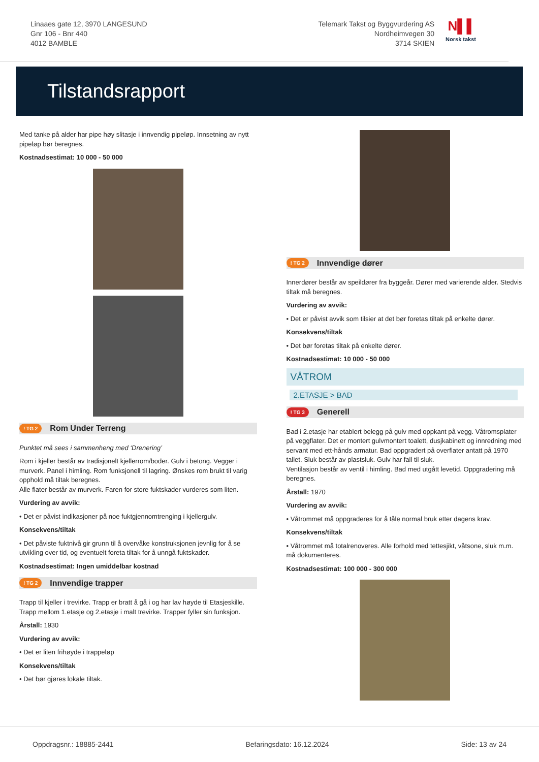Linaaes gate 12, 3970 LANGESUND
Gnr 106 - Bnr 440
4012 BAMBLE
Telemark Takst og Byggvurdering AS
Nordheimvegen 30
3714 SKIEN
N▌▌
Norsk takst
Tilstandsrapport
Med tanke på alder har pipe høy slitasje i innvendig pipeløp. Innsetning av nytt pipeløp bør beregnes.
Kostnadsestimat: 10 000 - 50 000
! TG 2 Rom Under Terreng
Punktet må sees i sammenheng med ‘Drenering’
Rom i kjeller består av tradisjonelt kjellerrom/boder. Gulv i betong. Vegger i murverk. Panel i himling. Rom funksjonell til lagring. Ønskes rom brukt til varig opphold må tiltak beregnes.
Alle flater består av murverk. Faren for store fuktskader vurderes som liten.
Vurdering av avvik:
• Det er påvist indikasjoner på noe fuktgjennomtrenging i kjellergulv.
Konsekvens/tiltak
• Det påviste fuktnivå gir grunn til å overvåke konstruksjonen jevnlig for å se utvikling over tid, og eventuelt foreta tiltak for å unngå fuktskader.
Kostnadsestimat: Ingen umiddelbar kostnad
! TG 2 Innvendige trapper
Trapp til kjeller i trevirke. Trapp er bratt å gå i og har lav høyde til Etasjeskille. Trapp mellom 1.etasje og 2.etasje i malt trevirke. Trapper fyller sin funksjon.
Årstall: 1930
Vurdering av avvik:
• Det er liten frihøyde i trappeløp
Konsekvens/tiltak
• Det bør gjøres lokale tiltak.
! TG 2 Innvendige dører
Innerdører består av speildører fra byggeår. Dører med varierende alder. Stedvis tiltak må beregnes.
Vurdering av avvik:
• Det er påvist avvik som tilsier at det bør foretas tiltak på enkelte dører.
Konsekvens/tiltak
• Det bør foretas tiltak på enkelte dører.
Kostnadsestimat: 10 000 - 50 000
VÅTROM
2.ETASJE > BAD
! TG 3 Generell
Bad i 2.etasje har etablert belegg på gulv med oppkant på vegg. Våtromsplater på veggflater. Det er montert gulvmontert toalett, dusjkabinett og innredning med servant med ett-hånds armatur. Bad oppgradert på overflater antatt på 1970 tallet. Sluk består av plastsluk. Gulv har fall til sluk.
Ventilasjon består av ventil i himling. Bad med utgått levetid. Oppgradering må beregnes.
Årstall: 1970
Vurdering av avvik:
• Våtrommet må oppgraderes for å tåle normal bruk etter dagens krav.
Konsekvens/tiltak
• Våtrommet må totalrenoveres. Alle forhold med tettesjikt, våtsone, sluk m.m. må dokumenteres.
Kostnadsestimat: 100 000 - 300 000
Oppdragsnr.: 18885-2441 Befaringsdato: 16.12.2024 Side: 13 av 24